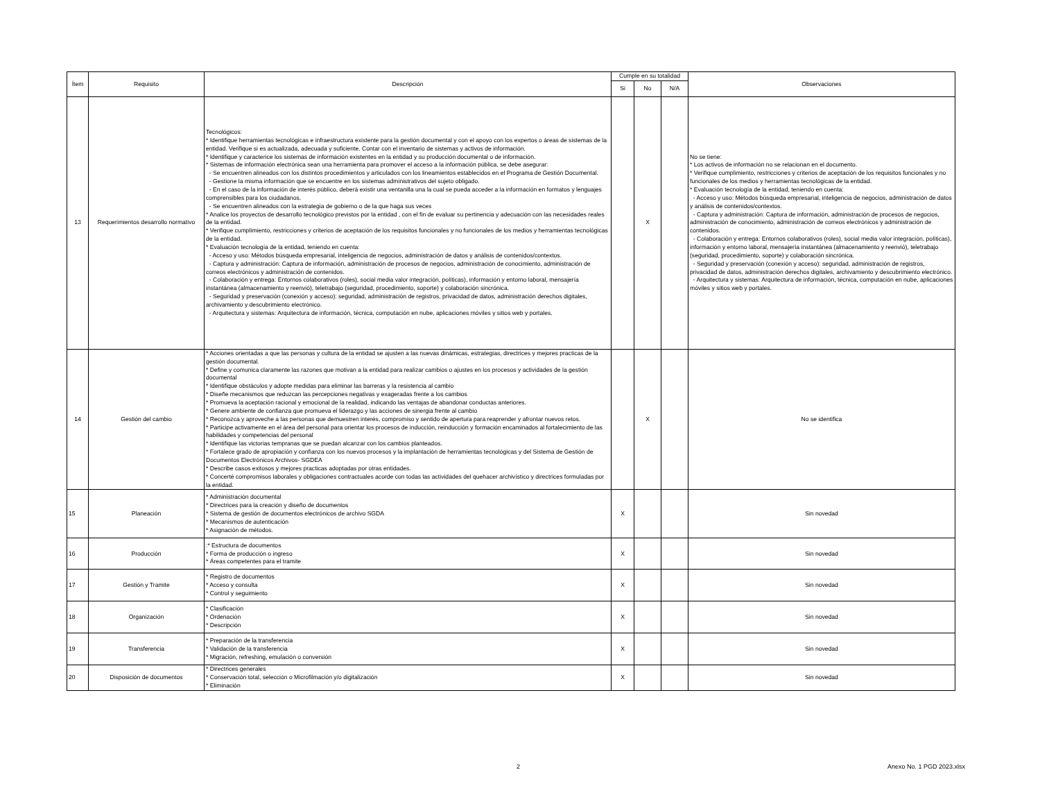| Ítem | Requisito | Descripción | Cumple en su totalidad | | | Observaciones |
| --- | --- | --- | --- | --- | --- | --- |
| | | | Si | No | N/A | |
| 13 | Requerimientos desarrollo normativo | Tecnológicos: * Identifique herramientas tecnológicas e infraestructura existente para la gestión documental y con el apoyo con los expertos o áreas de sistemas de la entidad. Verifique si es actualizada, adecuada y suficiente. Contar con el inventario de sistemas y activos de información. * Identifique y caracterice los sistemas de información existentes en la entidad y su producción documental o de información. * Sistemas de información electrónica sean una herramienta para promover el acceso a la información pública, se debe asegurar: - Se encuentren alineados con los distintos procedimientos y articulados con los lineamientos establecidos en el Programa de Gestión Documental. - Gestione la misma información que se encuentre en los sistemas administrativos del sujeto obligado. - En el caso de la información de interés público, deberá existir una ventanilla una la cual se pueda acceder a la información en formatos y lenguajes comprensibles para los ciudadanos. - Se encuentren alineados con la estrategia de gobierno o de la que haga sus veces * Analice los proyectos de desarrollo tecnológico previstos por la entidad , con el fin de evaluar su pertinencia y adecuación con las necesidades reales de la entidad. * Verifique cumplimiento, restricciones y criterios de aceptación de los requisitos funcionales y no funcionales de los medios y herramientas tecnológicas de la entidad. * Evaluación tecnología de la entidad, teniendo en cuenta: - Acceso y uso: Métodos búsqueda empresarial, inteligencia de negocios, administración de datos y análisis de contenidos/contextos. - Captura y administración: Captura de información, administración de procesos de negocios, administración de conocimiento, administración de correos electrónicos y administración de contenidos. - Colaboración y entrega: Entornos colaborativos (roles), social media valor integración, políticas), información y entorno laboral, mensajería instantánea (almacenamiento y reenvió), teletrabajo (seguridad, procedimiento, soporte) y colaboración sincrónica. - Seguridad y preservación (conexión y acceso): seguridad, administración de registros, privacidad de datos, administración derechos digitales, archivamiento y descubrimiento electrónico. - Arquitectura y sistemas: Arquitectura de información, técnica, computación en nube, aplicaciones móviles y sitios web y portales. | | X | | No se tiene: * Los activos de información no se relacionan en el documento. * Verifique cumplimiento, restricciones y criterios de aceptación de los requisitos funcionales y no funcionales de los medios y herramientas tecnológicas de la entidad. * Evaluación tecnología de la entidad, teniendo en cuenta: - Acceso y uso: Métodos búsqueda empresarial, inteligencia de negocios, administración de datos y análisis de contenidos/contextos. - Captura y administración: Captura de información, administración de procesos de negocios, administración de conocimiento, administración de correos electrónicos y administración de contenidos. - Colaboración y entrega: Entornos colaborativos (roles), social media valor integración, políticas), información y entorno laboral, mensajería instantánea (almacenamiento y reenvió), teletrabajo (seguridad, procedimiento, soporte) y colaboración sincrónica. - Seguridad y preservación (conexión y acceso): seguridad, administración de registros, privacidad de datos, administración derechos digitales, archivamiento y descubrimiento electrónico. - Arquitectura y sistemas: Arquitectura de información, técnica, computación en nube, aplicaciones móviles y sitios web y portales. |
| 14 | Gestión del cambio | * Acciones orientadas a que las personas y cultura de la entidad se ajusten a las nuevas dinámicas, estrategias, directrices y mejores practicas de la gestión documental. * Define y comunica claramente las razones que motivan a la entidad para realizar cambios o ajustes en los procesos y actividades de la gestión documental * Identifique obstáculos y adopte medidas para eliminar las barreras y la resistencia al cambio * Diseñe mecanismos que reduzcan las percepciones negativas y exageradas frente a los cambios * Promueva la aceptación racional y emocional de la realidad, indicando las ventajas de abandonar conductas anteriores. * Genere ambiente de confianza que promueva el liderazgo y las acciones de sinergia frente al cambio * Reconozca y aproveche a las personas que demuestren interés, compromiso y sentido de apertura para reaprender y afrontar nuevos retos. * Participe activamente en el área del personal para orientar los procesos de inducción, reinducción y formación encaminados al fortalecimiento de las habilidades y competencias del personal * Identifique las victorias tempranas que se puedan alcanzar con los cambios planteados. * Fortalece grado de apropiación y confianza con los nuevos procesos y la implantación de herramientas tecnológicas y del Sistema de Gestión de Documentos Electrónicos Archivos- SGDEA * Describe casos exitosos y mejores practicas adoptadas por otras entidades. * Concerté compromisos laborales y obligaciones contractuales acorde con todas las actividades del quehacer archivístico y directrices formuladas por la entidad. | | X | | No se identifica |
| 15 | Planeación | * Administración documental * Directrices para la creación y diseño de documentos * Sistema de gestión de documentos electrónicos de archivo SGDA * Mecanismos de autenticación * Asignación de métodos. | X | | | Sin novedad |
| 16 | Producción | :* Estructura de documentos * Forma de producción o ingreso * Áreas competentes para el tramite | X | | | Sin novedad |
| 17 | Gestión y Tramite | * Registro de documentos * Acceso y consulta * Control y seguimiento | X | | | Sin novedad |
| 18 | Organización | * Clasificación * Ordenación * Descripción | X | | | Sin novedad |
| 19 | Transferencia | * Preparación de la transferencia * Validación de la transferencia * Migración, refreshing, emulación o conversión | X | | | Sin novedad |
| 20 | Disposición de documentos | * Directrices generales * Conservación total, selección o Microfilmación y/o digitalización * Eliminación | X | | | Sin novedad |
2 Anexo No. 1 PGD 2023.xlsx